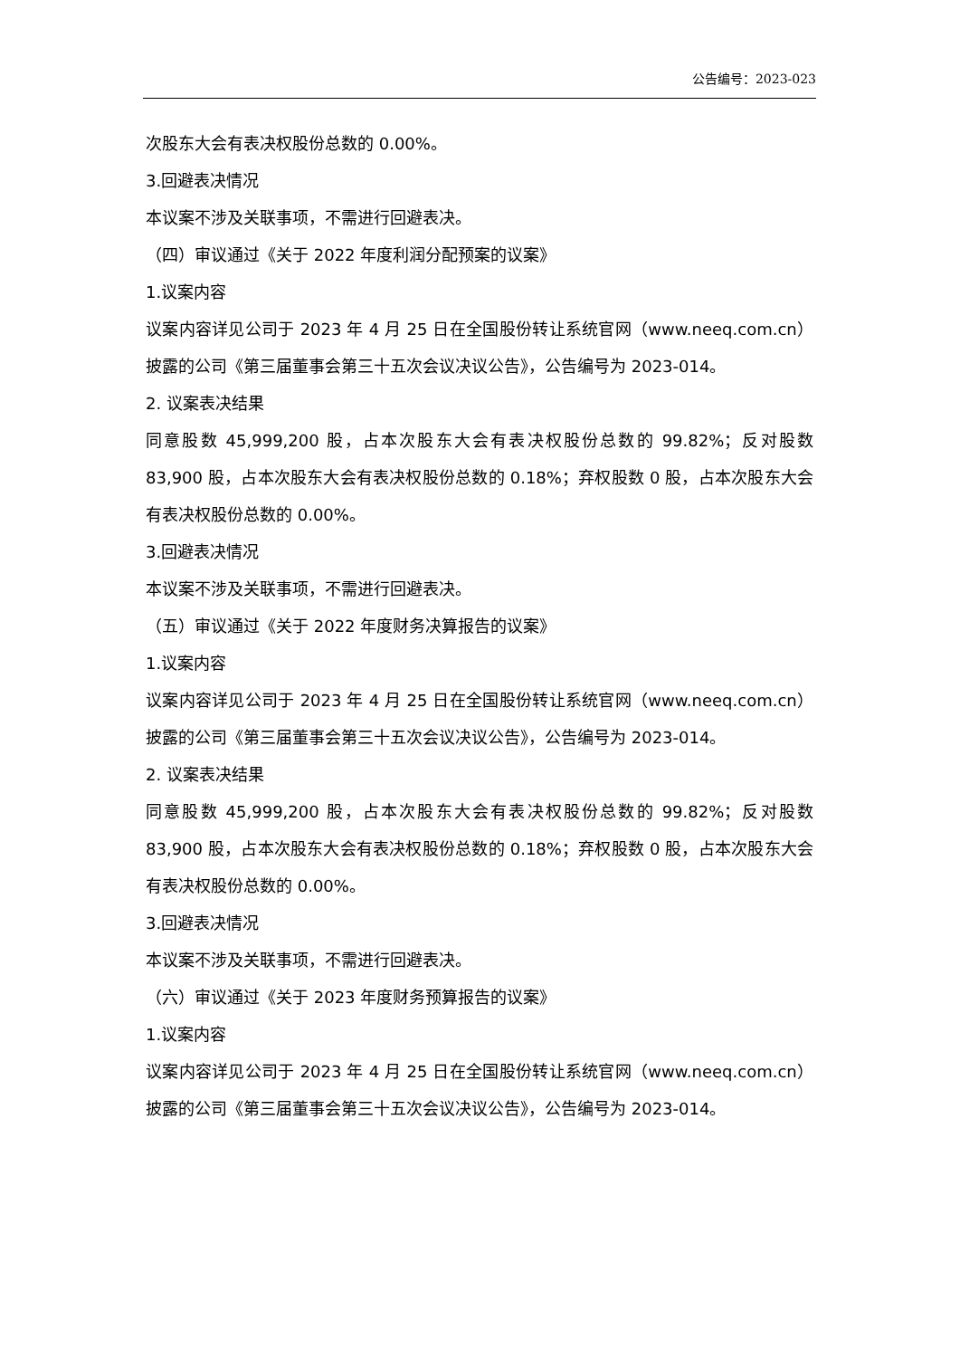公告编号：2023-023
次股东大会有表决权股份总数的 0.00%。
3.回避表决情况
本议案不涉及关联事项，不需进行回避表决。
（四）审议通过《关于 2022 年度利润分配预案的议案》
1.议案内容
议案内容详见公司于 2023 年 4 月 25 日在全国股份转让系统官网（www.neeq.com.cn）披露的公司《第三届董事会第三十五次会议决议公告》，公告编号为 2023-014。
2. 议案表决结果
同意股数 45,999,200 股，占本次股东大会有表决权股份总数的 99.82%；反对股数 83,900 股，占本次股东大会有表决权股份总数的 0.18%；弃权股数 0 股，占本次股东大会有表决权股份总数的 0.00%。
3.回避表决情况
本议案不涉及关联事项，不需进行回避表决。
（五）审议通过《关于 2022 年度财务决算报告的议案》
1.议案内容
议案内容详见公司于 2023 年 4 月 25 日在全国股份转让系统官网（www.neeq.com.cn）披露的公司《第三届董事会第三十五次会议决议公告》，公告编号为 2023-014。
2. 议案表决结果
同意股数 45,999,200 股，占本次股东大会有表决权股份总数的 99.82%；反对股数 83,900 股，占本次股东大会有表决权股份总数的 0.18%；弃权股数 0 股，占本次股东大会有表决权股份总数的 0.00%。
3.回避表决情况
本议案不涉及关联事项，不需进行回避表决。
（六）审议通过《关于 2023 年度财务预算报告的议案》
1.议案内容
议案内容详见公司于 2023 年 4 月 25 日在全国股份转让系统官网（www.neeq.com.cn）披露的公司《第三届董事会第三十五次会议决议公告》，公告编号为 2023-014。